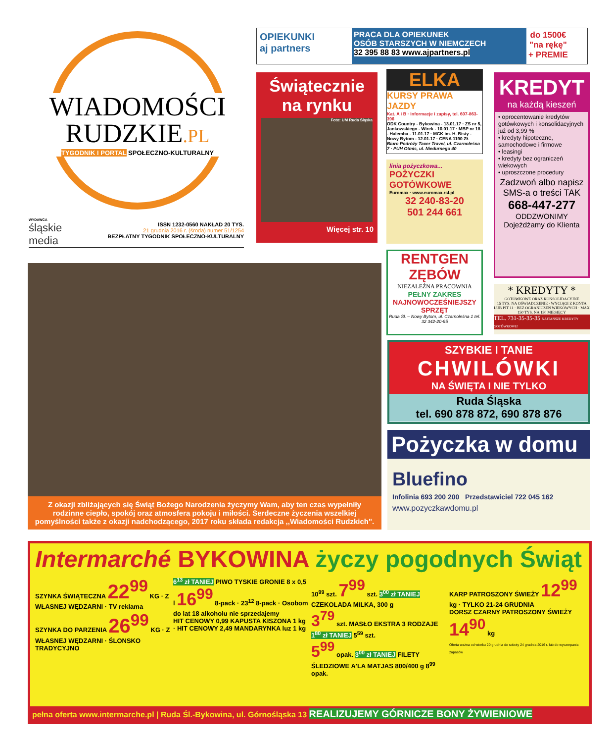WIADOMOŚCI
RUDZKIE.PL
TYGODNIK I PORTAL SPOŁECZNO-KULTURALNY
WYDAWCA
śląskie
media
ISSN 1232-0560 NAKŁAD 20 TYS.
21 grudnia 2016 r. (środa) numer 51/1254
BEZPŁATNY TYGODNIK SPOŁECZNO-KULTURALNY
OPIEKUNKI
aj partners
PRACA DLA OPIEKUNEK
OSÓB STARSZYCH W NIEMCZECH
32 395 88 83 www.ajpartners.pl
do 1500€
"na rękę"
+ PREMIE
Świątecznie
na rynku
Foto: UM Ruda Śląska
Więcej str. 10
ELKA
KURSY PRAWA JAZDY
Kat. A i B · Informacje i zapisy, tel. 607-863-396
ODK Country - Bykowina - 13.01.17 · ZS nr 5, Jankowskiego - Wirek - 10.01.17 · MBP nr 18 - Halemba - 11.01.17 · MCK im. H. Bisty - Nowy Bytom - 12.01.17 · CENA 1190 ZŁ
Biuro Podróży Taxer Travel, ul. Czarnoleśna 7 · PUH Otmis, ul. Niedurnego 40
linia pożyczkowa...
POŻYCZKI
GOTÓWKOWE
Euromax · www.euromax.rsl.pl
32 240-83-20
501 244 661
RENTGEN
ZĘBÓW
NIEZALEŻNA PRACOWNIA
PEŁNY ZAKRES
NAJNOWOCZEŚNIEJSZY SPRZĘT
Ruda Śl. – Nowy Bytom, ul. Czarnoleśna 1 tel. 32 342-20-95
KREDYT
na każdą kieszeń
• oprocentowanie kredytów gotówkowych i konsolidacyjnych już od 3,99 %
• kredyty hipoteczne, samochodowe i firmowe
• leasingi
• kredyty bez ograniczeń wiekowych
• uproszczone procedury
Zadzwoń albo napisz SMS-a o treści TAK
668-447-277
ODDZWONIMY
Dojeżdżamy do Klienta
* KREDYTY *
GOTÓWKOWE ORAZ KONSOLIDACYJNE
15 TYS. NA OŚWIADCZENIE · WYCIĄGI Z KONTA LUB PIT 11 · BEZ OGRANICZEŃ WIEKOWYCH · MAX 150 TYS. NA 150 MIESIĘCY
TEL. 731-35-35-35 NAJTAŃSZE KREDYTY GOTÓWKOWE!
SZYBKIE I TANIE
CHWILÓWKI
NA ŚWIĘTA I NIE TYLKO
Ruda Śląska
tel. 690 878 872, 690 878 876
Pożyczka w domu
Bluefino
Infolinia 693 200 200 Przedstawiciel 722 045 162
www.pozyczkawdomu.pl
Z okazji zbliżających się Świąt Bożego Narodzenia życzymy Wam, aby ten czas wypełniły rodzinne ciepło, spokój oraz atmosfera pokoju i miłości. Serdeczne życzenia wszelkiej pomyślności także z okazji nadchodzącego, 2017 roku składa redakcja ,,Wiadomości Rudzkich".
Intermarché BYKOWINA życzy pogodnych Świąt
SZYNKA ŚWIĄTECZNA 22<sup>99</sup> KG · Z WŁASNEJ WĘDZARNI · TV reklama
SZYNKA DO PARZENIA 26<sup>99</sup> KG · Z WŁASNEJ WĘDZARNI · ŚLONSKO TRADYCYJNO
6<sup>13</sup> zł TANIEJ PIWO TYSKIE GRONIE 8 x 0,5 l 16<sup>99</sup> 8-pack · 23<sup>12</sup> 8-pack · Osobom do lat 18 alkoholu nie sprzedajemy
HIT CENOWY 0,99 KAPUSTA KISZONA 1 kg · HIT CENOWY 2,49 MANDARYNKA luz 1 kg
10<sup>99</sup> szt. 7<sup>99</sup> szt. 3<sup>00</sup> zł TANIEJ CZEKOLADA MILKA, 300 g
3<sup>79</sup> szt. MASŁO EKSTRA 3 RODZAJE 1<sup>80</sup> zł TANIEJ 5<sup>59</sup> szt.
5<sup>99</sup> opak. 3<sup>00</sup> zł TANIEJ FILETY ŚLEDZIOWE A'LA MATJAS 800/400 g 8<sup>99</sup> opak.
KARP PATROSZONY ŚWIEŻY 12<sup>99</sup> kg · TYLKO 21-24 GRUDNIA
DORSZ CZARNY PATROSZONY ŚWIEŻY 14<sup>90</sup> kg
Oferta ważna od wtorku 20 grudnia do soboty 24 grudnia 2016 r. lub do wyczerpania zapasów
pełna oferta www.intermarche.pl | Ruda Śl.-Bykowina, ul. Górnośląska 13 REALIZUJEMY GÓRNICZE BONY ŻYWIENIOWE